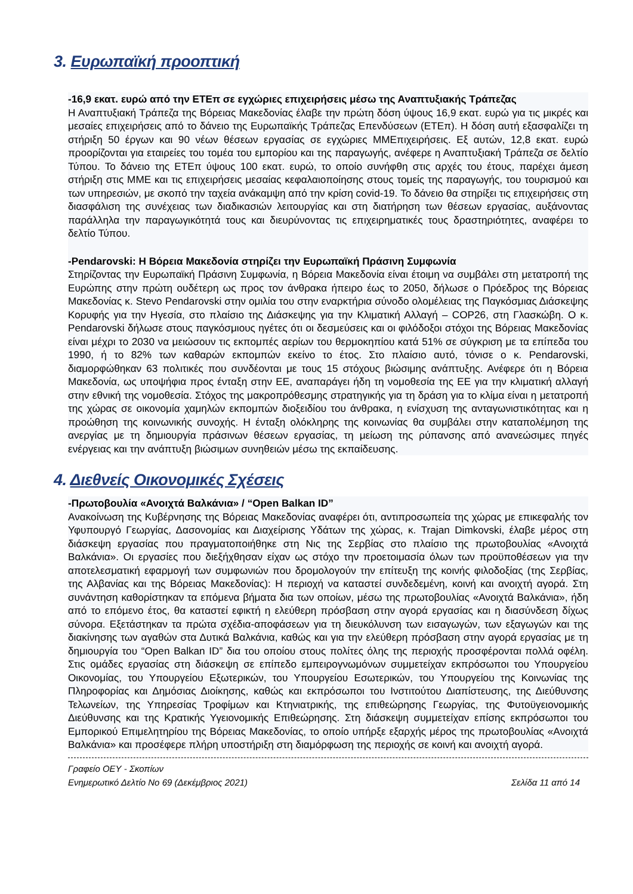3. Ευρωπαϊκή προοπτική
-16,9 εκατ. ευρώ από την ΕΤΕπ σε εγχώριες επιχειρήσεις μέσω της Αναπτυξιακής Τράπεζας
Η Αναπτυξιακή Τράπεζα της Βόρειας Μακεδονίας έλαβε την πρώτη δόση ύψους 16,9 εκατ. ευρώ για τις μικρές και μεσαίες επιχειρήσεις από το δάνειο της Ευρωπαϊκής Τράπεζας Επενδύσεων (ΕΤΕπ). Η δόση αυτή εξασφαλίζει τη στήριξη 50 έργων και 90 νέων θέσεων εργασίας σε εγχώριες ΜΜΕπιχειρήσεις. Εξ αυτών, 12,8 εκατ. ευρώ προορίζονται για εταιρείες του τομέα του εμπορίου και της παραγωγής, ανέφερε η Αναπτυξιακή Τράπεζα σε δελτίο Τύπου. Το δάνειο της ΕΤΕπ ύψους 100 εκατ. ευρώ, το οποίο συνήφθη στις αρχές του έτους, παρέχει άμεση στήριξη στις ΜΜΕ και τις επιχειρήσεις μεσαίας κεφαλαιοποίησης στους τομείς της παραγωγής, του τουρισμού και των υπηρεσιών, με σκοπό την ταχεία ανάκαμψη από την κρίση covid-19. Το δάνειο θα στηρίξει τις επιχειρήσεις στη διασφάλιση της συνέχειας των διαδικασιών λειτουργίας και στη διατήρηση των θέσεων εργασίας, αυξάνοντας παράλληλα την παραγωγικότητά τους και διευρύνοντας τις επιχειρηματικές τους δραστηριότητες, αναφέρει το δελτίο Τύπου.
-Pendarovski: Η Βόρεια Μακεδονία στηρίζει την Ευρωπαϊκή Πράσινη Συμφωνία
Στηρίζοντας την Ευρωπαϊκή Πράσινη Συμφωνία, η Βόρεια Μακεδονία είναι έτοιμη να συμβάλει στη μετατροπή της Ευρώπης στην πρώτη ουδέτερη ως προς τον άνθρακα ήπειρο έως το 2050, δήλωσε ο Πρόεδρος της Βόρειας Μακεδονίας κ. Stevo Pendarovski στην ομιλία του στην εναρκτήρια σύνοδο ολομέλειας της Παγκόσμιας Διάσκεψης Κορυφής για την Ηγεσία, στο πλαίσιο της Διάσκεψης για την Κλιματική Αλλαγή – COP26, στη Γλασκώβη. Ο κ. Pendarovski δήλωσε στους παγκόσμιους ηγέτες ότι οι δεσμεύσεις και οι φιλόδοξοι στόχοι της Βόρειας Μακεδονίας είναι μέχρι το 2030 να μειώσουν τις εκπομπές αερίων του θερμοκηπίου κατά 51% σε σύγκριση με τα επίπεδα του 1990, ή το 82% των καθαρών εκπομπών εκείνο το έτος. Στο πλαίσιο αυτό, τόνισε ο κ. Pendarovski, διαμορφώθηκαν 63 πολιτικές που συνδέονται με τους 15 στόχους βιώσιμης ανάπτυξης. Ανέφερε ότι η Βόρεια Μακεδονία, ως υποψήφια προς ένταξη στην ΕΕ, αναπαράγει ήδη τη νομοθεσία της ΕΕ για την κλιματική αλλαγή στην εθνική της νομοθεσία. Στόχος της μακροπρόθεσμης στρατηγικής για τη δράση για το κλίμα είναι η μετατροπή της χώρας σε οικονομία χαμηλών εκπομπών διοξειδίου του άνθρακα, η ενίσχυση της ανταγωνιστικότητας και η προώθηση της κοινωνικής συνοχής. Η ένταξη ολόκληρης της κοινωνίας θα συμβάλει στην καταπολέμηση της ανεργίας με τη δημιουργία πράσινων θέσεων εργασίας, τη μείωση της ρύπανσης από ανανεώσιμες πηγές ενέργειας και την ανάπτυξη βιώσιμων συνηθειών μέσω της εκπαίδευσης.
4. Διεθνείς Οικονομικές Σχέσεις
-Πρωτοβουλία «Ανοιχτά Βαλκάνια» / “Open Balkan ID”
Ανακοίνωση της Κυβέρνησης της Βόρειας Μακεδονίας αναφέρει ότι, αντιπροσωπεία της χώρας με επικεφαλής τον Υφυπουργό Γεωργίας, Δασονομίας και Διαχείρισης Υδάτων της χώρας, κ. Trajan Dimkovski, έλαβε μέρος στη διάσκεψη εργασίας που πραγματοποιήθηκε στη Νις της Σερβίας στο πλαίσιο της πρωτοβουλίας «Ανοιχτά Βαλκάνια». Οι εργασίες που διεξήχθησαν είχαν ως στόχο την προετοιμασία όλων των προϋποθέσεων για την αποτελεσματική εφαρμογή των συμφωνιών που δρομολογούν την επίτευξη της κοινής φιλοδοξίας (της Σερβίας, της Αλβανίας και της Βόρειας Μακεδονίας): Η περιοχή να καταστεί συνδεδεμένη, κοινή και ανοιχτή αγορά. Στη συνάντηση καθορίστηκαν τα επόμενα βήματα δια των οποίων, μέσω της πρωτοβουλίας «Ανοιχτά Βαλκάνια», ήδη από το επόμενο έτος, θα καταστεί εφικτή η ελεύθερη πρόσβαση στην αγορά εργασίας και η διασύνδεση δίχως σύνορα. Εξετάστηκαν τα πρώτα σχέδια-αποφάσεων για τη διευκόλυνση των εισαγωγών, των εξαγωγών και της διακίνησης των αγαθών στα Δυτικά Βαλκάνια, καθώς και για την ελεύθερη πρόσβαση στην αγορά εργασίας με τη δημιουργία του “Open Balkan ID” δια του οποίου στους πολίτες όλης της περιοχής προσφέρονται πολλά οφέλη. Στις ομάδες εργασίας στη διάσκεψη σε επίπεδο εμπειρογνωμόνων συμμετείχαν εκπρόσωποι του Υπουργείου Οικονομίας, του Υπουργείου Εξωτερικών, του Υπουργείου Εσωτερικών, του Υπουργείου της Κοινωνίας της Πληροφορίας και Δημόσιας Διοίκησης, καθώς και εκπρόσωποι του Ινστιτούτου Διαπίστευσης, της Διεύθυνσης Τελωνείων, της Υπηρεσίας Τροφίμων και Κτηνιατρικής, της επιθεώρησης Γεωργίας, της Φυτοϋγειονομικής Διεύθυνσης και της Κρατικής Υγειονομικής Επιθεώρησης. Στη διάσκεψη συμμετείχαν επίσης εκπρόσωποι του Εμπορικού Επιμελητηρίου της Βόρειας Μακεδονίας, το οποίο υπήρξε εξαρχής μέρος της πρωτοβουλίας «Ανοιχτά Βαλκάνια» και προσέφερε πλήρη υποστήριξη στη διαμόρφωση της περιοχής σε κοινή και ανοιχτή αγορά.
Γραφείο ΟΕΥ - Σκοπίων
Ενημερωτικό Δελτίο Νο 69 (Δεκέμβριος 2021) Σελίδα 11 από 14